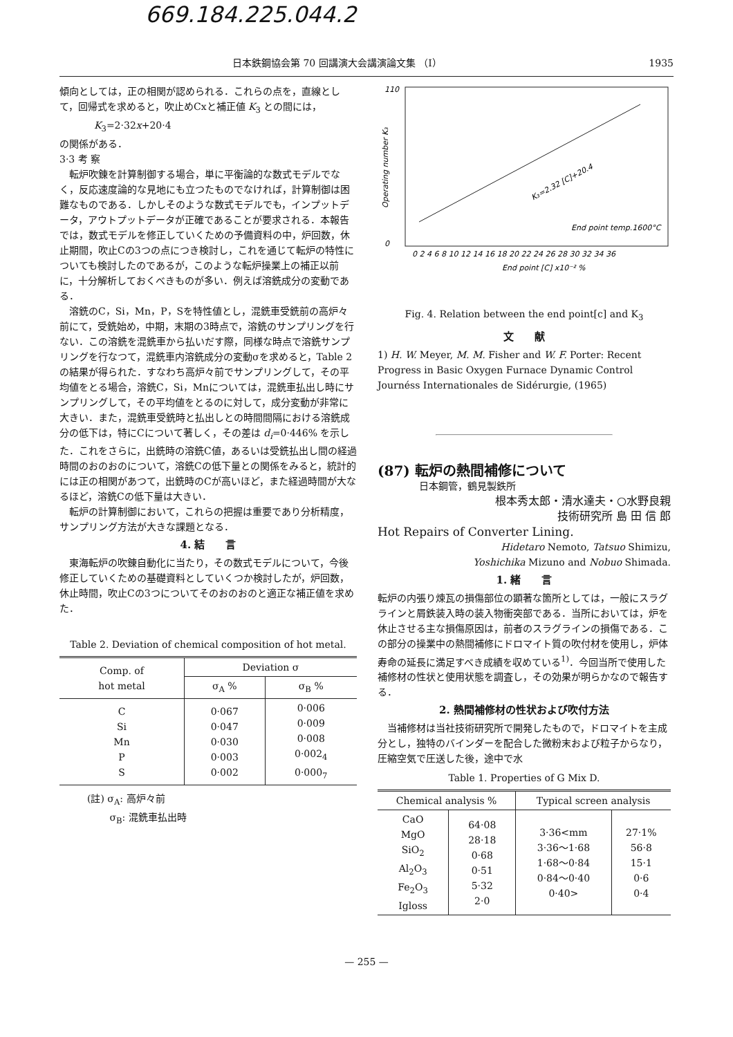669.184.225.044.2
日本鉄鋼協会第 70 回講演大会講演論文集 （I） 1935
傾向としては，正の相関が認められる．これらの点を，直線として，回帰式を求めると，吹止めCxと補正値 K<sub>3</sub> との間には，
K<sub>3</sub>=2·32x+20·4
の関係がある．
3·3 考 察
　転炉吹錬を計算制御する場合，単に平衡論的な数式モデルでなく，反応速度論的な見地にも立つたものでなければ，計算制御は困難なものである．しかしそのような数式モデルでも，インプットデータ，アウトプットデータが正確であることが要求される．本報告では，数式モデルを修正していくための予備資料の中，炉回数，休止期間，吹止Cの3つの点につき検討し，これを通じて転炉の特性についても検討したのであるが，このような転炉操業上の補正以前に，十分解析しておくべきものが多い．例えば溶銑成分の変動である．
　溶銑のC，Si，Mn，P，Sを特性値とし，混銑車受銑前の高炉々前にて，受銑始め，中期，末期の3時点で，溶銑のサンプリングを行ない．この溶銑を混銑車から払いだす際，同様な時点で溶銑サンプリングを行なつて，混銑車内溶銑成分の変動σを求めると，Table 2の結果が得られた．すなわち高炉々前でサンプリングして，その平均値をとる場合，溶銑C，Si，Mnについては，混銑車払出し時にサンプリングして，その平均値をとるのに対して，成分変動が非常に大きい．また，混銑車受銑時と払出しとの時間間隔における溶銑成分の低下は，特にCについて著しく，その差は d<sub>i</sub>=0·446% を示した．これをさらに，出銑時の溶銑C値，あるいは受銑払出し間の経過時間のおのおのについて，溶銑Cの低下量との関係をみると，統計的には正の相関があつて，出銑時のCが高いほど，また経過時間が大なるほど，溶銑Cの低下量は大きい．
　転炉の計算制御において，これらの把握は重要であり分析精度，サンプリング方法が大きな課題となる．
4. 結　　言
　東海転炉の吹錬自動化に当たり，その数式モデルについて，今後修正していくための基礎資料としていくつか検討したが，炉回数，休止時間，吹止Cの3つについてそのおのおのと適正な補正値を求めた．
Table 2. Deviation of chemical composition of hot metal.
| Comp. of hot metal | Deviation σ | |
| --- | --- | --- |
| | σ<sub>A</sub> % | σ<sub>B</sub> % |
| C Si Mn P S | 0·067 0·047 0·030 0·003 0·002 | 0·006 0·009 0·008 0·002<sub>4</sub> 0·000<sub>7</sub> |
(註) σ<sub>A</sub>: 高炉々前
　　 σ<sub>B</sub>: 混銑車払出時
K₃=2.32 [C]+20.4
End point temp.1600°C
110
0
0 2 4 6 8 10 12 14 16 18 20 22 24 26 28 30 32 34 36
End point [C] x10⁻² %
Operating number K₃
Fig. 4. Relation between the end point[c] and K<sub>3</sub>
文　　献
1) H. W. Meyer, M. M. Fisher and W. F. Porter: Recent Progress in Basic Oxygen Furnace Dynamic Control Journéss Internationales de Sidérurgie, (1965)
(87) 転炉の熱間補修について
日本鋼管，鶴見製鉄所
根本秀太郎・清水達夫・○水野良親
技術研究所 島 田 信 郎
Hot Repairs of Converter Lining.
Hidetaro Nemoto, Tatsuo Shimizu,
Yoshichika Mizuno and Nobuo Shimada.
1. 緒　　言
転炉の内張り煉瓦の損傷部位の顕著な箇所としては，一般にスラグラインと屑鉄装入時の装入物衝突部である．当所においては，炉を休止させる主な損傷原因は，前者のスラグラインの損傷である．この部分の操業中の熱間補修にドロマイト質の吹付材を使用し，炉体寿命の延長に満足すべき成績を収めている<sup>1)</sup>．今回当所で使用した補修材の性状と使用状態を調査し，その効果が明らかなので報告する．
2. 熱間補修材の性状および吹付方法
　当補修材は当社技術研究所で開発したもので，ドロマイトを主成分とし，独特のバインダーを配合した微粉末および粒子からなり，圧縮空気で圧送した後，途中で水
Table 1. Properties of G Mix D.
| Chemical analysis % | | Typical screen analysis | |
| --- | --- | --- | --- |
| CaO MgO SiO<sub>2</sub> Al<sub>2</sub>O<sub>3</sub> Fe<sub>2</sub>O<sub>3</sub> Igloss | 64·08 28·18 0·68 0·51 5·32 2·0 | 3·36<mm 3·36～1·68 1·68～0·84 0·84～0·40 0·40> | 27·1% 56·8 15·1 0·6 0·4 |
— 255 —